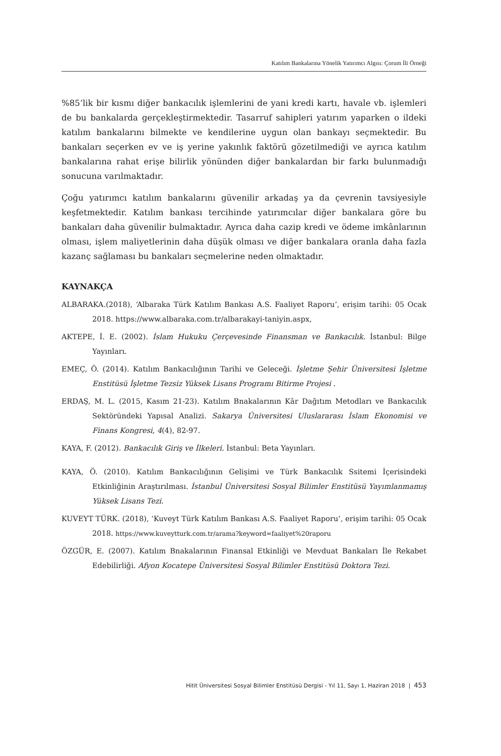Katılım Bankalarına Yönelik Yatırımcı Algısı: Çorum İli Örneği
%85’lik bir kısmı diğer bankacılık işlemlerini de yani kredi kartı, havale vb. işlemleri de bu bankalarda gerçekleştirmektedir. Tasarruf sahipleri yatırım yaparken o ildeki katılım bankalarını bilmekte ve kendilerine uygun olan bankayı seçmektedir. Bu bankaları seçerken ev ve iş yerine yakınlık faktörü gözetilmediği ve ayrıca katılım bankalarına rahat erişe bilirlik yönünden diğer bankalardan bir farkı bulunmadığı sonucuna varılmaktadır.
Çoğu yatırımcı katılım bankalarını güvenilir arkadaş ya da çevrenin tavsiyesiyle keşfetmektedir. Katılım bankası tercihinde yatırımcılar diğer bankalara göre bu bankaları daha güvenilir bulmaktadır. Ayrıca daha cazip kredi ve ödeme imkânlarının olması, işlem maliyetlerinin daha düşük olması ve diğer bankalara oranla daha fazla kazanç sağlaması bu bankaları seçmelerine neden olmaktadır.
KAYNAKÇA
ALBARAKA.(2018), ‘Albaraka Türk Katılım Bankası A.S. Faaliyet Raporu’, erişim tarihi: 05 Ocak 2018. https://www.albaraka.com.tr/albarakayi-taniyin.aspx,
AKTEPE, İ. E. (2002). İslam Hukuku Çerçevesinde Finansman ve Bankacılık. İstanbul: Bilge Yayınları.
EMEÇ, Ö. (2014). Katılım Bankacılığının Tarihi ve Geleceği. İşletme Şehir Üniversitesi İşletme Enstitüsü İşletme Tezsiz Yüksek Lisans Programı Bitirme Projesi .
ERDAŞ, M. L. (2015, Kasım 21-23). Katılım Bnakalarının Kâr Dağıtım Metodları ve Bankacılık Sektöründeki Yapısal Analizi. Sakarya Üniversitesi Uluslararası İslam Ekonomisi ve Finans Kongresi, 4(4), 82-97.
KAYA, F. (2012). Bankacılık Giriş ve İlkeleri. İstanbul: Beta Yayınları.
KAYA, Ö. (2010). Katılım Bankacılığının Gelişimi ve Türk Bankacılık Ssitemi İçerisindeki Etkinliğinin Araştırılması. İstanbul Üniversitesi Sosyal Bilimler Enstitüsü Yayımlanmamış Yüksek Lisans Tezi.
KUVEYT TÜRK. (2018), ‘Kuveyt Türk Katılım Bankası A.S. Faaliyet Raporu’, erişim tarihi: 05 Ocak 2018. https://www.kuveytturk.com.tr/arama?keyword=faaliyet%20raporu
ÖZGÜR, E. (2007). Katılım Bnakalarının Finansal Etkinliği ve Mevduat Bankaları İle Rekabet Edebilirliği. Afyon Kocatepe Üniversitesi Sosyal Bilimler Enstitüsü Doktora Tezi.
Hitit Üniversitesi Sosyal Bilimler Enstitüsü Dergisi - Yıl 11, Sayı 1, Haziran 2018 | 453